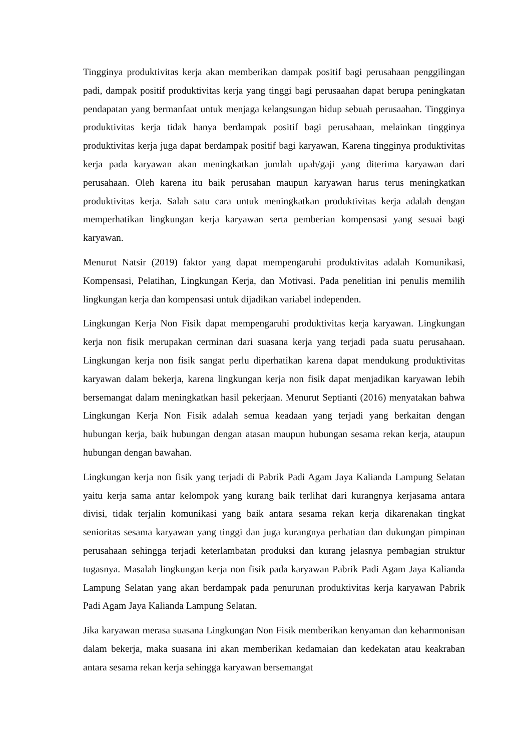Tingginya produktivitas kerja akan memberikan dampak positif bagi perusahaan penggilingan padi, dampak positif produktivitas kerja yang tinggi bagi perusaahan dapat berupa peningkatan pendapatan yang bermanfaat untuk menjaga kelangsungan hidup sebuah perusaahan. Tingginya produktivitas kerja tidak hanya berdampak positif bagi perusahaan, melainkan tingginya produktivitas kerja juga dapat berdampak positif bagi karyawan, Karena tingginya produktivitas kerja pada karyawan akan meningkatkan jumlah upah/gaji yang diterima karyawan dari perusahaan. Oleh karena itu baik perusahan maupun karyawan harus terus meningkatkan produktivitas kerja. Salah satu cara untuk meningkatkan produktivitas kerja adalah dengan memperhatikan lingkungan kerja karyawan serta pemberian kompensasi yang sesuai bagi karyawan.
Menurut Natsir (2019) faktor yang dapat mempengaruhi produktivitas adalah Komunikasi, Kompensasi, Pelatihan, Lingkungan Kerja, dan Motivasi. Pada penelitian ini penulis memilih lingkungan kerja dan kompensasi untuk dijadikan variabel independen.
Lingkungan Kerja Non Fisik dapat mempengaruhi produktivitas kerja karyawan. Lingkungan kerja non fisik merupakan cerminan dari suasana kerja yang terjadi pada suatu perusahaan. Lingkungan kerja non fisik sangat perlu diperhatikan karena dapat mendukung produktivitas karyawan dalam bekerja, karena lingkungan kerja non fisik dapat menjadikan karyawan lebih bersemangat dalam meningkatkan hasil pekerjaan. Menurut Septianti (2016) menyatakan bahwa Lingkungan Kerja Non Fisik adalah semua keadaan yang terjadi yang berkaitan dengan hubungan kerja, baik hubungan dengan atasan maupun hubungan sesama rekan kerja, ataupun hubungan dengan bawahan.
Lingkungan kerja non fisik yang terjadi di Pabrik Padi Agam Jaya Kalianda Lampung Selatan yaitu kerja sama antar kelompok yang kurang baik terlihat dari kurangnya kerjasama antara divisi, tidak terjalin komunikasi yang baik antara sesama rekan kerja dikarenakan tingkat senioritas sesama karyawan yang tinggi dan juga kurangnya perhatian dan dukungan pimpinan perusahaan sehingga terjadi keterlambatan produksi dan kurang jelasnya pembagian struktur tugasnya. Masalah lingkungan kerja non fisik pada karyawan Pabrik Padi Agam Jaya Kalianda Lampung Selatan yang akan berdampak pada penurunan produktivitas kerja karyawan Pabrik Padi Agam Jaya Kalianda Lampung Selatan.
Jika karyawan merasa suasana Lingkungan Non Fisik memberikan kenyaman dan keharmonisan dalam bekerja, maka suasana ini akan memberikan kedamaian dan kedekatan atau keakraban antara sesama rekan kerja sehingga karyawan bersemangat